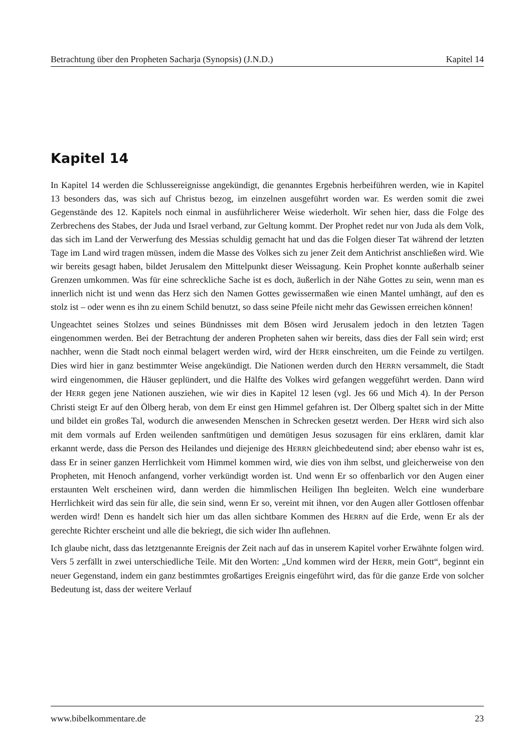Betrachtung über den Propheten Sacharja (Synopsis) (J.N.D.) Kapitel 14
Kapitel 14
In Kapitel 14 werden die Schlussereignisse angekündigt, die genanntes Ergebnis herbeiführen werden, wie in Kapitel 13 besonders das, was sich auf Christus bezog, im einzelnen ausgeführt worden war. Es werden somit die zwei Gegenstände des 12. Kapitels noch einmal in ausführlicherer Weise wiederholt. Wir sehen hier, dass die Folge des Zerbrechens des Stabes, der Juda und Israel verband, zur Geltung kommt. Der Prophet redet nur von Juda als dem Volk, das sich im Land der Verwerfung des Messias schuldig gemacht hat und das die Folgen dieser Tat während der letzten Tage im Land wird tragen müssen, indem die Masse des Volkes sich zu jener Zeit dem Antichrist anschließen wird. Wie wir bereits gesagt haben, bildet Jerusalem den Mittelpunkt dieser Weissagung. Kein Prophet konnte außerhalb seiner Grenzen umkommen. Was für eine schreckliche Sache ist es doch, äußerlich in der Nähe Gottes zu sein, wenn man es innerlich nicht ist und wenn das Herz sich den Namen Gottes gewissermaßen wie einen Mantel umhängt, auf den es stolz ist – oder wenn es ihn zu einem Schild benutzt, so dass seine Pfeile nicht mehr das Gewissen erreichen können!
Ungeachtet seines Stolzes und seines Bündnisses mit dem Bösen wird Jerusalem jedoch in den letzten Tagen eingenommen werden. Bei der Betrachtung der anderen Propheten sahen wir bereits, dass dies der Fall sein wird; erst nachher, wenn die Stadt noch einmal belagert werden wird, wird der HERR einschreiten, um die Feinde zu vertilgen. Dies wird hier in ganz bestimmter Weise angekündigt. Die Nationen werden durch den HERRN versammelt, die Stadt wird eingenommen, die Häuser geplündert, und die Hälfte des Volkes wird gefangen weggeführt werden. Dann wird der HERR gegen jene Nationen ausziehen, wie wir dies in Kapitel 12 lesen (vgl. Jes 66 und Mich 4). In der Person Christi steigt Er auf den Ölberg herab, von dem Er einst gen Himmel gefahren ist. Der Ölberg spaltet sich in der Mitte und bildet ein großes Tal, wodurch die anwesenden Menschen in Schrecken gesetzt werden. Der HERR wird sich also mit dem vormals auf Erden weilenden sanftmütigen und demütigen Jesus sozusagen für eins erklären, damit klar erkannt werde, dass die Person des Heilandes und diejenige des HERRN gleichbedeutend sind; aber ebenso wahr ist es, dass Er in seiner ganzen Herrlichkeit vom Himmel kommen wird, wie dies von ihm selbst, und gleicherweise von den Propheten, mit Henoch anfangend, vorher verkündigt worden ist. Und wenn Er so offenbarlich vor den Augen einer erstaunten Welt erscheinen wird, dann werden die himmlischen Heiligen Ihn begleiten. Welch eine wunderbare Herrlichkeit wird das sein für alle, die sein sind, wenn Er so, vereint mit ihnen, vor den Augen aller Gottlosen offenbar werden wird! Denn es handelt sich hier um das allen sichtbare Kommen des HERRN auf die Erde, wenn Er als der gerechte Richter erscheint und alle die bekriegt, die sich wider Ihn auflehnen.
Ich glaube nicht, dass das letztgenannte Ereignis der Zeit nach auf das in unserem Kapitel vorher Erwähnte folgen wird. Vers 5 zerfällt in zwei unterschiedliche Teile. Mit den Worten: „Und kommen wird der HERR, mein Gott“, beginnt ein neuer Gegenstand, indem ein ganz bestimmtes großartiges Ereignis eingeführt wird, das für die ganze Erde von solcher Bedeutung ist, dass der weitere Verlauf
www.bibelkommentare.de 23